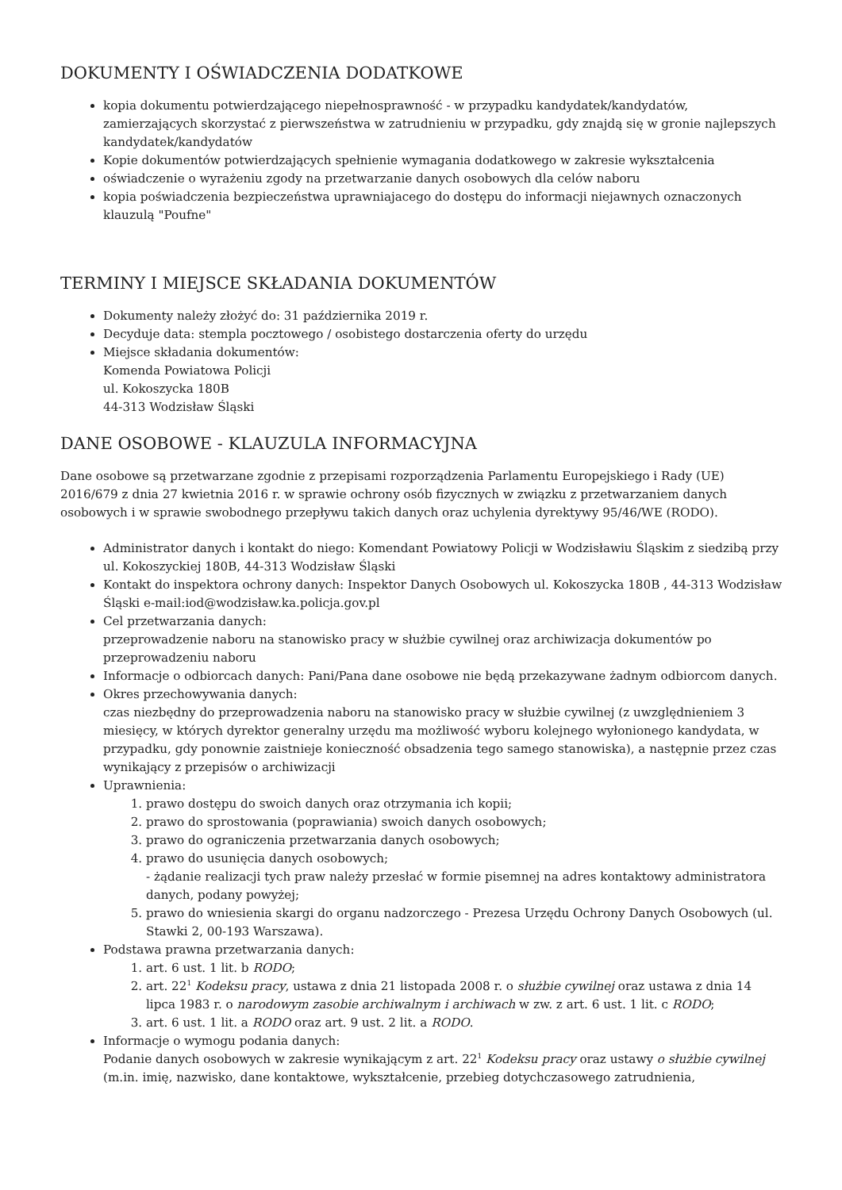DOKUMENTY I OŚWIADCZENIA DODATKOWE
kopia dokumentu potwierdzającego niepełnosprawność - w przypadku kandydatek/kandydatów, zamierzających skorzystać z pierwszeństwa w zatrudnieniu w przypadku, gdy znajdą się w gronie najlepszych kandydatek/kandydatów
Kopie dokumentów potwierdzających spełnienie wymagania dodatkowego w zakresie wykształcenia
oświadczenie o wyrażeniu zgody na przetwarzanie danych osobowych dla celów naboru
kopia poświadczenia bezpieczeństwa uprawniajacego do dostępu do informacji niejawnych oznaczonych klauzulą "Poufne"
TERMINY I MIEJSCE SKŁADANIA DOKUMENTÓW
Dokumenty należy złożyć do: 31 października 2019 r.
Decyduje data: stempla pocztowego / osobistego dostarczenia oferty do urzędu
Miejsce składania dokumentów:
Komenda Powiatowa Policji
ul. Kokoszycka 180B
44-313 Wodzisław Śląski
DANE OSOBOWE - KLAUZULA INFORMACYJNA
Dane osobowe są przetwarzane zgodnie z przepisami rozporządzenia Parlamentu Europejskiego i Rady (UE) 2016/679 z dnia 27 kwietnia 2016 r. w sprawie ochrony osób fizycznych w związku z przetwarzaniem danych osobowych i w sprawie swobodnego przepływu takich danych oraz uchylenia dyrektywy 95/46/WE (RODO).
Administrator danych i kontakt do niego: Komendant Powiatowy Policji w Wodzisławiu Śląskim z siedzibą przy ul. Kokoszyckiej 180B, 44-313 Wodzisław Śląski
Kontakt do inspektora ochrony danych: Inspektor Danych Osobowych ul. Kokoszycka 180B , 44-313 Wodzisław Śląski e-mail:iod@wodzisław.ka.policja.gov.pl
Cel przetwarzania danych:
przeprowadzenie naboru na stanowisko pracy w służbie cywilnej oraz archiwizacja dokumentów po przeprowadzeniu naboru
Informacje o odbiorcach danych: Pani/Pana dane osobowe nie będą przekazywane żadnym odbiorcom danych.
Okres przechowywania danych:
czas niezbędny do przeprowadzenia naboru na stanowisko pracy w służbie cywilnej (z uwzględnieniem 3 miesięcy, w których dyrektor generalny urzędu ma możliwość wyboru kolejnego wyłonionego kandydata, w przypadku, gdy ponownie zaistnieje konieczność obsadzenia tego samego stanowiska), a następnie przez czas wynikający z przepisów o archiwizacji
Uprawnienia:
1. prawo dostępu do swoich danych oraz otrzymania ich kopii;
2. prawo do sprostowania (poprawiania) swoich danych osobowych;
3. prawo do ograniczenia przetwarzania danych osobowych;
4. prawo do usunięcia danych osobowych;
- żądanie realizacji tych praw należy przesłać w formie pisemnej na adres kontaktowy administratora danych, podany powyżej;
5. prawo do wniesienia skargi do organu nadzorczego - Prezesa Urzędu Ochrony Danych Osobowych (ul. Stawki 2, 00-193 Warszawa).
Podstawa prawna przetwarzania danych:
1. art. 6 ust. 1 lit. b RODO;
2. art. 22<sup>1</sup> Kodeksu pracy, ustawa z dnia 21 listopada 2008 r. o służbie cywilnej oraz ustawa z dnia 14 lipca 1983 r. o narodowym zasobie archiwalnym i archiwach w zw. z art. 6 ust. 1 lit. c RODO;
3. art. 6 ust. 1 lit. a RODO oraz art. 9 ust. 2 lit. a RODO.
Informacje o wymogu podania danych:
Podanie danych osobowych w zakresie wynikającym z art. 22<sup>1</sup> Kodeksu pracy oraz ustawy o służbie cywilnej (m.in. imię, nazwisko, dane kontaktowe, wykształcenie, przebieg dotychczasowego zatrudnienia,